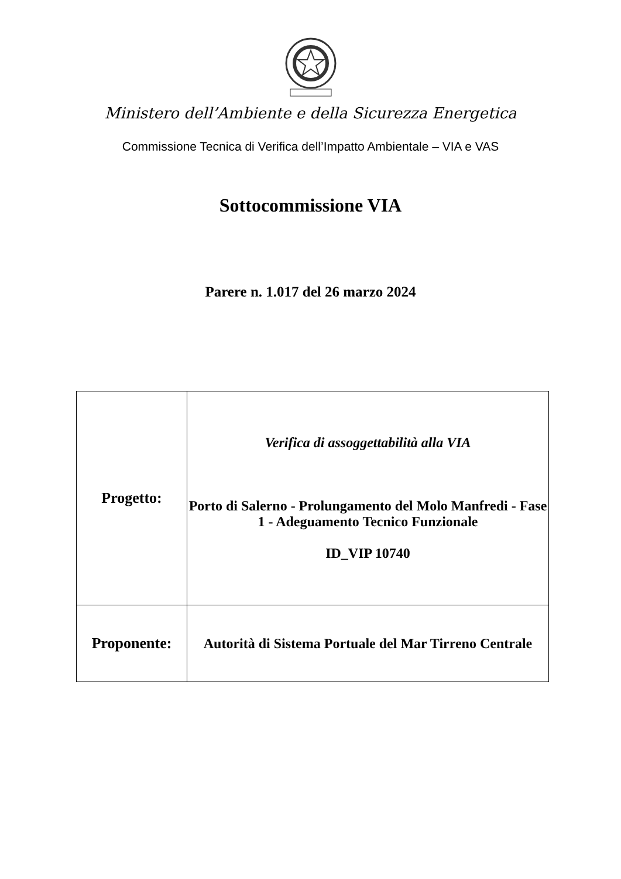Ministero dell’Ambiente e della Sicurezza Energetica
Commissione Tecnica di Verifica dell’Impatto Ambientale – VIA e VAS
Sottocommissione VIA
Parere n. 1.017 del 26 marzo 2024
| Progetto: | Verifica di assoggettabilità alla VIA Porto di Salerno - Prolungamento del Molo Manfredi - Fase 1 - Adeguamento Tecnico Funzionale ID_VIP 10740 |
| Proponente: | Autorità di Sistema Portuale del Mar Tirreno Centrale |